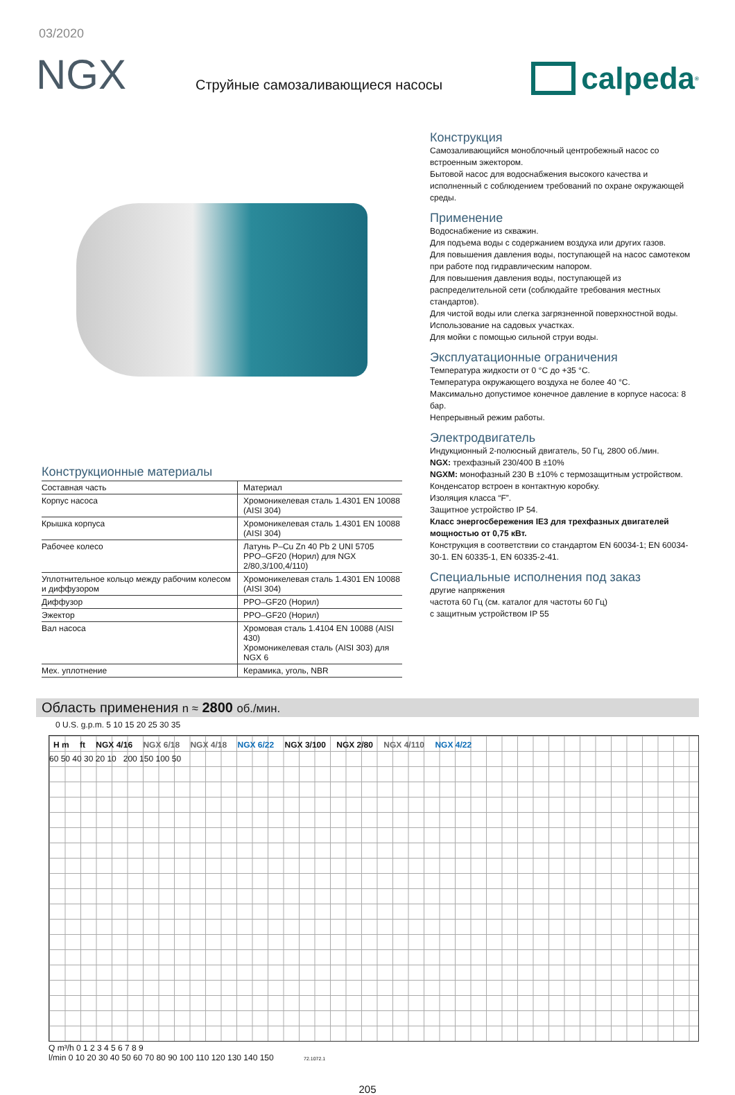03/2020
NGX
Струйные самозаливающиеся насосы
calpeda<sup>®</sup>
Конструкционные материалы
| Составная часть | Материал |
| --- | --- |
| Корпус насоса | Хромоникелевая сталь 1.4301 EN 10088 (AISI 304) |
| Крышка корпуса | Хромоникелевая сталь 1.4301 EN 10088 (AISI 304) |
| Рабочее колесо | Латунь P–Cu Zn 40 Pb 2 UNI 5705 PPO–GF20 (Норил) для NGX 2/80,3/100,4/110) |
| Уплотнительное кольцо между рабочим колесом и диффузором | Хромоникелевая сталь 1.4301 EN 10088 (AISI 304) |
| Диффузор | PPO–GF20 (Норил) |
| Эжектор | PPO–GF20 (Норил) |
| Вал насоса | Хромовая сталь 1.4104 EN 10088 (AISI 430) Хромоникелевая сталь (AISI 303) для NGX 6 |
| Мех. уплотнение | Керамика, уголь, NBR |
Конструкция
Самозаливающийся моноблочный центробежный насос со встроенным эжектором.
Бытовой насос для водоснабжения высокого качества и исполненный с соблюдением требований по охране окружающей среды.
Применение
Водоснабжение из скважин.
Для подъема воды с содержанием воздуха или других газов.
Для повышения давления воды, поступающей на насос самотеком при работе под гидравлическим напором.
Для повышения давления воды, поступающей из распределительной сети (соблюдайте требования местных стандартов).
Для чистой воды или слегка загрязненной поверхностной воды.
Использование на садовых участках.
Для мойки с помощью сильной струи воды.
Эксплуатационные ограничения
Температура жидкости от 0 °C до +35 °C.
Температура окружающего воздуха не более 40 °C.
Максимально допустимое конечное давление в корпусе насоса: 8 бар.
Непрерывный режим работы.
Электродвигатель
Индукционный 2-полюсный двигатель, 50 Гц, 2800 об./мин.
NGX: трехфазный 230/400 В ±10%
NGXM: монофазный 230 В ±10% с термозащитным устройством.
Конденсатор встроен в контактную коробку.
Изоляция класса “F”.
Защитное устройство IP 54.
Класс энергосбережения IE3 для трехфазных двигателей мощностью от 0,75 кВт.
Конструкция в соответствии со стандартом EN 60034-1; EN 60034-30-1. EN 60335-1, EN 60335-2-41.
Специальные исполнения под заказ
другие напряжения
частота 60 Гц (см. каталог для частоты 60 Гц)
с защитным устройством IP 55
Область применения n ≈ 2800 об./мин.
0 U.S. g.p.m. 5 10 15 20 25 30 35
H m ft NGX 4/16 NGX 6/18 NGX 4/18 NGX 6/22 NGX 3/100 NGX 2/80 NGX 4/110 NGX 4/22
60 50 40 30 20 10 200 150 100 50
Q m³/h 0 1 2 3 4 5 6 7 8 9
l/min 0 10 20 30 40 50 60 70 80 90 100 110 120 130 140 150 72.1072.1
205